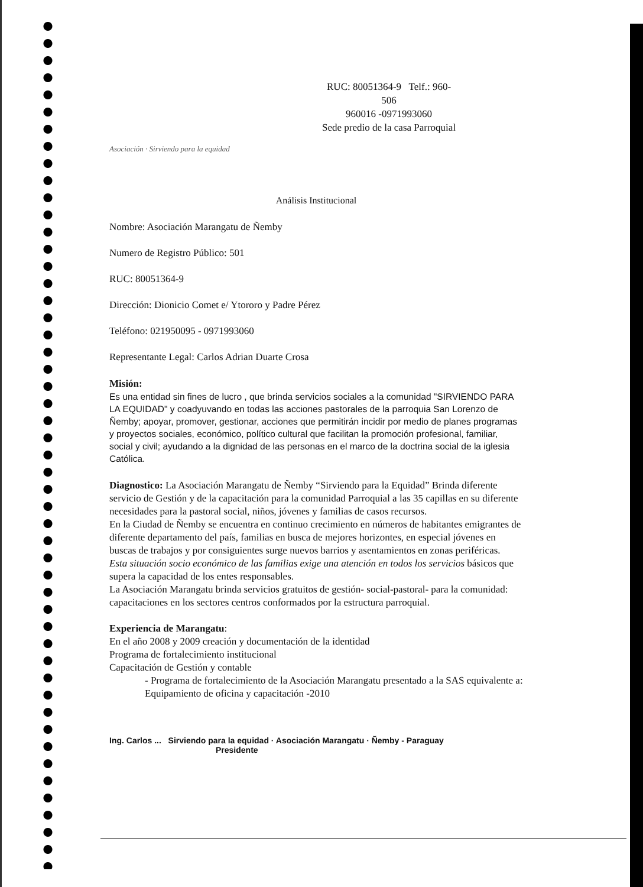Asociación · Sirviendo para la equidad
RUC: 80051364-9 Telf.: 960-
506
960016 -0971993060
Sede predio de la casa Parroquial
Análisis Institucional
Nombre: Asociación Marangatu de Ñemby
Numero de Registro Público: 501
RUC: 80051364-9
Dirección: Dionicio Comet e/ Ytororo y Padre Pérez
Teléfono: 021950095 - 0971993060
Representante Legal: Carlos Adrian Duarte Crosa
Misión:
Es una entidad sin fines de lucro , que brinda servicios sociales a la comunidad "SIRVIENDO PARA LA EQUIDAD" y coadyuvando en todas las acciones pastorales de la parroquia San Lorenzo de Ñemby; apoyar, promover, gestionar, acciones que permitirán incidir por medio de planes programas y proyectos sociales, económico, político cultural que facilitan la promoción profesional, familiar, social y civil; ayudando a la dignidad de las personas en el marco de la doctrina social de la iglesia Católica.
Diagnostico: La Asociación Marangatu de Ñemby “Sirviendo para la Equidad” Brinda diferente servicio de Gestión y de la capacitación para la comunidad Parroquial a las 35 capillas en su diferente necesidades para la pastoral social, niños, jóvenes y familias de casos recursos.
En la Ciudad de Ñemby se encuentra en continuo crecimiento en números de habitantes emigrantes de diferente departamento del país, familias en busca de mejores horizontes, en especial jóvenes en buscas de trabajos y por consiguientes surge nuevos barrios y asentamientos en zonas periféricas.
Esta situación socio económico de las familias exige una atención en todos los servicios básicos que supera la capacidad de los entes responsables.
La Asociación Marangatu brinda servicios gratuitos de gestión- social-pastoral- para la comunidad: capacitaciones en los sectores centros conformados por la estructura parroquial.
Experiencia de Marangatu:
En el año 2008 y 2009 creación y documentación de la identidad
Programa de fortalecimiento institucional
Capacitación de Gestión y contable
- Programa de fortalecimiento de la Asociación Marangatu presentado a la SAS equivalente a: Equipamiento de oficina y capacitación -2010
Ing. Carlos ... Sirviendo para la equidad · Asociación Marangatu · Ñemby - Paraguay
Presidente